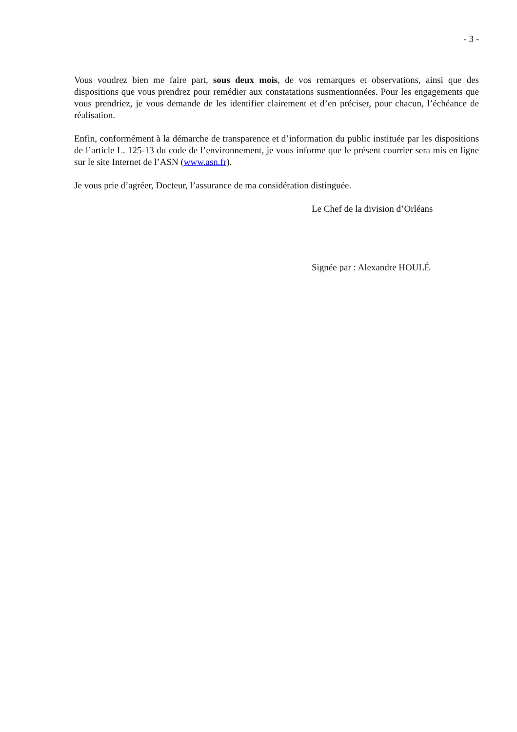- 3 -
Vous voudrez bien me faire part, sous deux mois, de vos remarques et observations, ainsi que des dispositions que vous prendrez pour remédier aux constatations susmentionnées. Pour les engagements que vous prendriez, je vous demande de les identifier clairement et d’en préciser, pour chacun, l’échéance de réalisation.
Enfin, conformément à la démarche de transparence et d’information du public instituée par les dispositions de l’article L. 125-13 du code de l’environnement, je vous informe que le présent courrier sera mis en ligne sur le site Internet de l’ASN (www.asn.fr).
Je vous prie d’agréer, Docteur, l’assurance de ma considération distinguée.
Le Chef de la division d’Orléans
Signée par : Alexandre HOULÉ